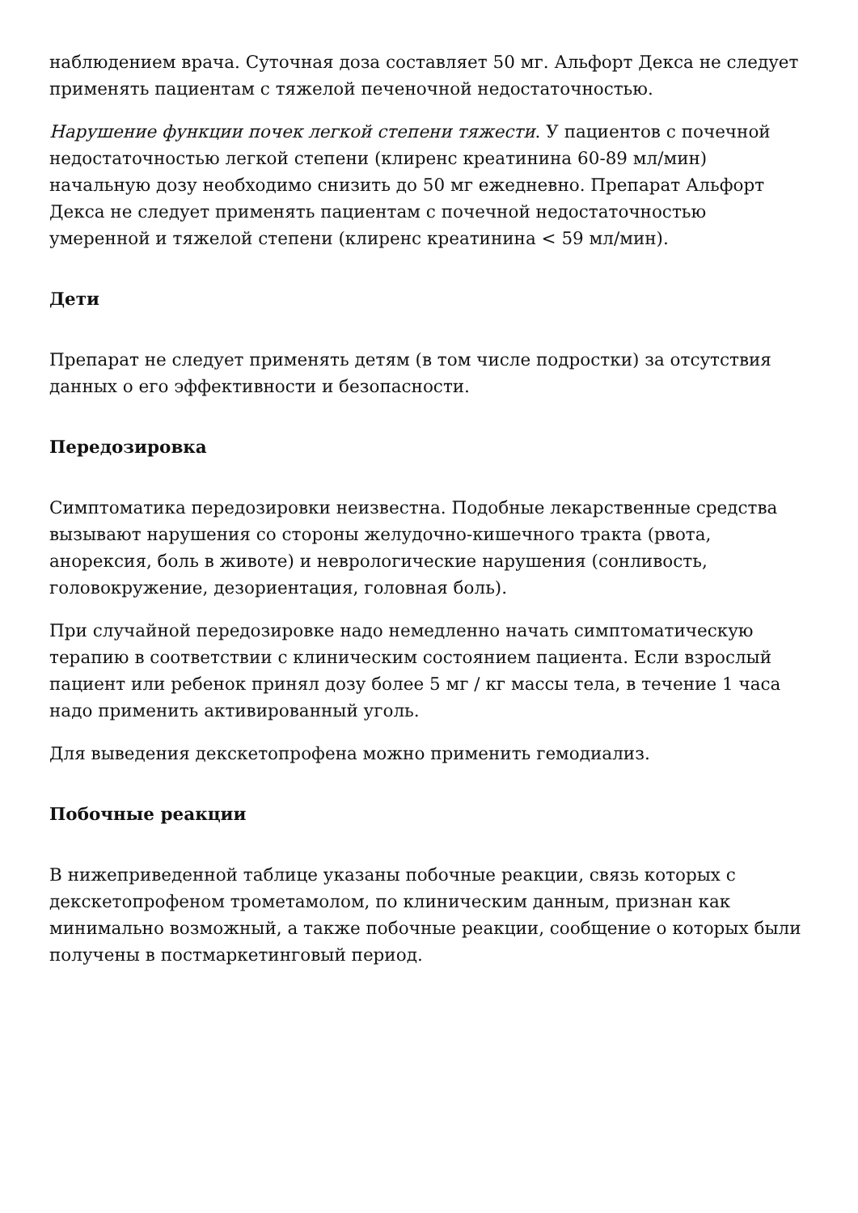наблюдением врача. Суточная доза составляет 50 мг. Альфорт Декса не следует применять пациентам с тяжелой печеночной недостаточностью.
Нарушение функции почек легкой степени тяжести. У пациентов с почечной недостаточностью легкой степени (клиренс креатинина 60-89 мл/мин) начальную дозу необходимо снизить до 50 мг ежедневно. Препарат Альфорт Декса не следует применять пациентам с почечной недостаточностью умеренной и тяжелой степени (клиренс креатинина < 59 мл/мин).
Дети
Препарат не следует применять детям (в том числе подростки) за отсутствия данных о его эффективности и безопасности.
Передозировка
Симптоматика передозировки неизвестна. Подобные лекарственные средства вызывают нарушения со стороны желудочно-кишечного тракта (рвота, анорексия, боль в животе) и неврологические нарушения (сонливость, головокружение, дезориентация, головная боль).
При случайной передозировке надо немедленно начать симптоматическую терапию в соответствии с клиническим состоянием пациента. Если взрослый пациент или ребенок принял дозу более 5 мг / кг массы тела, в течение 1 часа надо применить активированный уголь.
Для выведения декскетопрофена можно применить гемодиализ.
Побочные реакции
В нижеприведенной таблице указаны побочные реакции, связь которых с декскетопрофеном трометамолом, по клиническим данным, признан как минимально возможный, а также побочные реакции, сообщение о которых были получены в постмаркетинговый период.